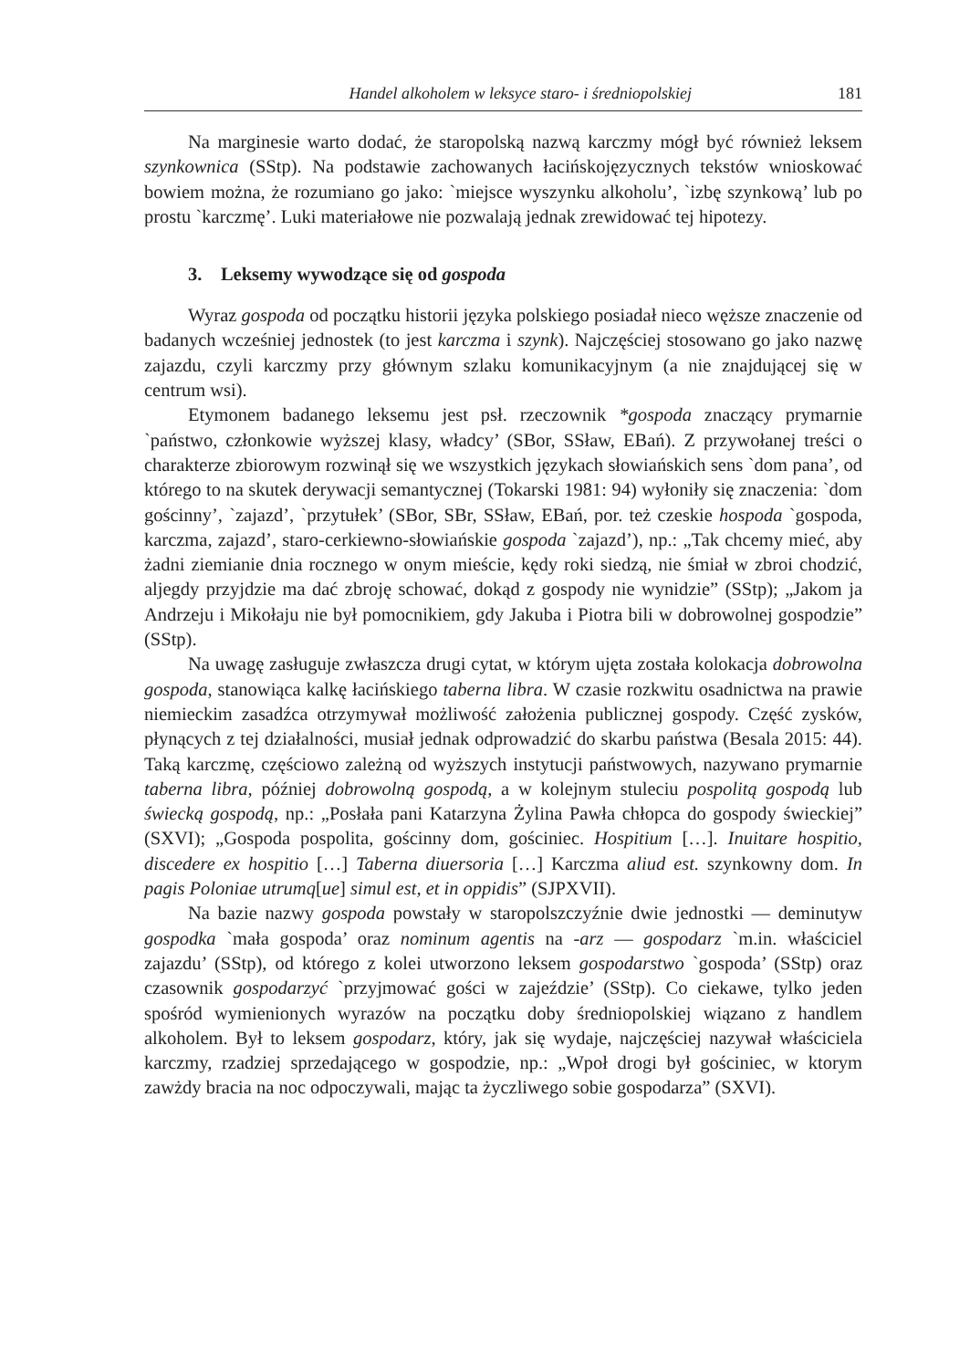Handel alkoholem w leksyce staro- i średniopolskiej 181
Na marginesie warto dodać, że staropolską nazwą karczmy mógł być również leksem szynkownica (SStp). Na podstawie zachowanych łacińskojęzycznych tekstów wnioskować bowiem można, że rozumiano go jako: `miejsce wyszynku alkoholu’, `izbę szynkową’ lub po prostu `karczmę’. Luki materiałowe nie pozwalają jednak zrewidować tej hipotezy.
3. Leksemy wywodzące się od gospoda
Wyraz gospoda od początku historii języka polskiego posiadał nieco węższe znaczenie od badanych wcześniej jednostek (to jest karczma i szynk). Najczęściej stosowano go jako nazwę zajazdu, czyli karczmy przy głównym szlaku komunikacyjnym (a nie znajdującej się w centrum wsi).
Etymonem badanego leksemu jest psł. rzeczownik *gospoda znaczący prymarnie `państwo, członkowie wyższej klasy, władcy’ (SBor, SSław, EBań). Z przywołanej treści o charakterze zbiorowym rozwinął się we wszystkich językach słowiańskich sens `dom pana’, od którego to na skutek derywacji semantycznej (Tokarski 1981: 94) wyłoniły się znaczenia: `dom gościnny’, `zajazd’, `przytułek’ (SBor, SBr, SSław, EBań, por. też czeskie hospoda `gospoda, karczma, zajazd’, staro-cerkiewno-słowiańskie gospoda `zajazd’), np.: „Tak chcemy mieć, aby żadni ziemianie dnia rocznego w onym mieście, kędy roki siedzą, nie śmiał w zbroi chodzić, aljegdy przyjdzie ma dać zbroję schować, dokąd z gospody nie wynidzie” (SStp); „Jakom ja Andrzeju i Mikołaju nie był pomocnikiem, gdy Jakuba i Piotra bili w dobrowolnej gospodzie” (SStp).
Na uwagę zasługuje zwłaszcza drugi cytat, w którym ujęta została kolokacja dobrowolna gospoda, stanowiąca kalkę łacińskiego taberna libra. W czasie rozkwitu osadnictwa na prawie niemieckim zasadźca otrzymywał możliwość założenia publicznej gospody. Część zysków, płynących z tej działalności, musiał jednak odprowadzić do skarbu państwa (Besala 2015: 44). Taką karczmę, częściowo zależną od wyższych instytucji państwowych, nazywano prymarnie taberna libra, później dobrowolną gospodą, a w kolejnym stuleciu pospolitą gospodą lub świecką gospodą, np.: „Posłała pani Katarzyna Żylina Pawła chłopca do gospody świeckiej” (SXVI); „Gospoda pospolita, gościnny dom, gościniec. Hospitium […]. Inuitare hospitio, discedere ex hospitio […] Taberna diuersoria […] Karczma aliud est. szynkowny dom. In pagis Poloniae utrumq[ue] simul est, et in oppidis” (SJPXVII).
Na bazie nazwy gospoda powstały w staropolszczyźnie dwie jednostki — deminutyw gospodka `mała gospoda’ oraz nominum agentis na -arz — gospodarz `m.in. właściciel zajazdu’ (SStp), od którego z kolei utworzono leksem gospodarstwo `gospoda’ (SStp) oraz czasownik gospodarzyć `przyjmować gości w zajeździe’ (SStp). Co ciekawe, tylko jeden spośród wymienionych wyrazów na początku doby średniopolskiej wiązano z handlem alkoholem. Był to leksem gospodarz, który, jak się wydaje, najczęściej nazywał właściciela karczmy, rzadziej sprzedającego w gospodzie, np.: „Wpoł drogi był gościniec, w ktorym zawżdy bracia na noc odpoczywali, mając ta życzliwego sobie gospodarza” (SXVI).